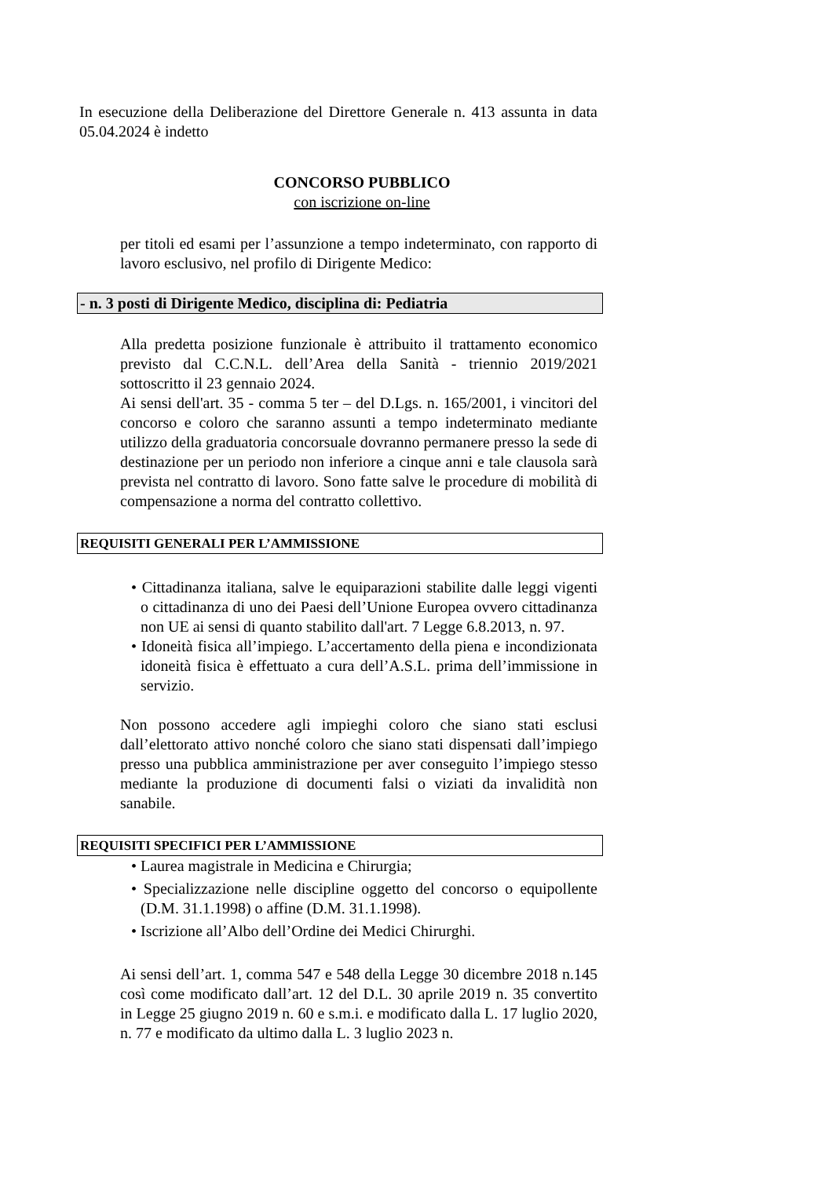In esecuzione della Deliberazione del Direttore Generale n. 413 assunta in data 05.04.2024 è indetto
CONCORSO PUBBLICO
con iscrizione on-line
per titoli ed esami per l’assunzione a tempo indeterminato, con rapporto di lavoro esclusivo, nel profilo di Dirigente Medico:
- n. 3 posti di Dirigente Medico, disciplina di: Pediatria
Alla predetta posizione funzionale è attribuito il trattamento economico previsto dal C.C.N.L. dell’Area della Sanità - triennio 2019/2021 sottoscritto il 23 gennaio 2024.
Ai sensi dell'art. 35 - comma 5 ter – del D.Lgs. n. 165/2001, i vincitori del concorso e coloro che saranno assunti a tempo indeterminato mediante utilizzo della graduatoria concorsuale dovranno permanere presso la sede di destinazione per un periodo non inferiore a cinque anni e tale clausola sarà prevista nel contratto di lavoro. Sono fatte salve le procedure di mobilità di compensazione a norma del contratto collettivo.
REQUISITI GENERALI PER L’AMMISSIONE
• Cittadinanza italiana, salve le equiparazioni stabilite dalle leggi vigenti o cittadinanza di uno dei Paesi dell’Unione Europea ovvero cittadinanza non UE ai sensi di quanto stabilito dall'art. 7 Legge 6.8.2013, n. 97.
• Idoneità fisica all’impiego. L’accertamento della piena e incondizionata idoneità fisica è effettuato a cura dell’A.S.L. prima dell’immissione in servizio.
Non possono accedere agli impieghi coloro che siano stati esclusi dall’elettorato attivo nonché coloro che siano stati dispensati dall’impiego presso una pubblica amministrazione per aver conseguito l’impiego stesso mediante la produzione di documenti falsi o viziati da invalidità non sanabile.
REQUISITI SPECIFICI PER L’AMMISSIONE
• Laurea magistrale in Medicina e Chirurgia;
• Specializzazione nelle discipline oggetto del concorso o equipollente (D.M. 31.1.1998) o affine (D.M. 31.1.1998).
• Iscrizione all’Albo dell’Ordine dei Medici Chirurghi.
Ai sensi dell’art. 1, comma 547 e 548 della Legge 30 dicembre 2018 n.145 così come modificato dall’art. 12 del D.L. 30 aprile 2019 n. 35 convertito in Legge 25 giugno 2019 n. 60 e s.m.i. e modificato dalla L. 17 luglio 2020, n. 77 e modificato da ultimo dalla L. 3 luglio 2023 n.